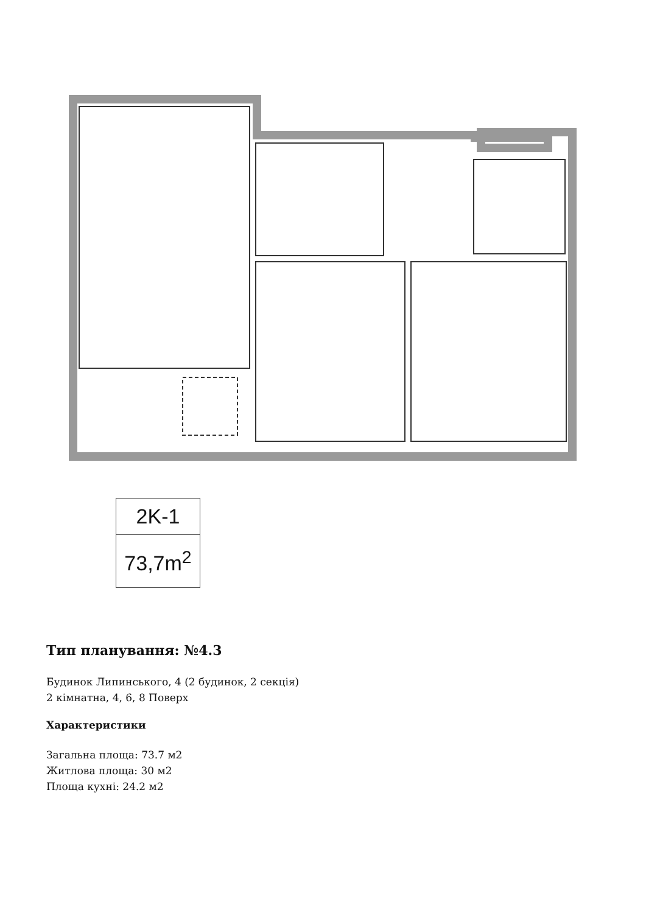2K-1
73,7m<sup>2</sup>
Тип планування: №4.3
Будинок Липинського, 4 (2 будинок, 2 секція)
2 кімнатна, 4, 6, 8 Поверх
Характеристики
Загальна площа: 73.7 м2
Житлова площа: 30 м2
Площа кухні: 24.2 м2